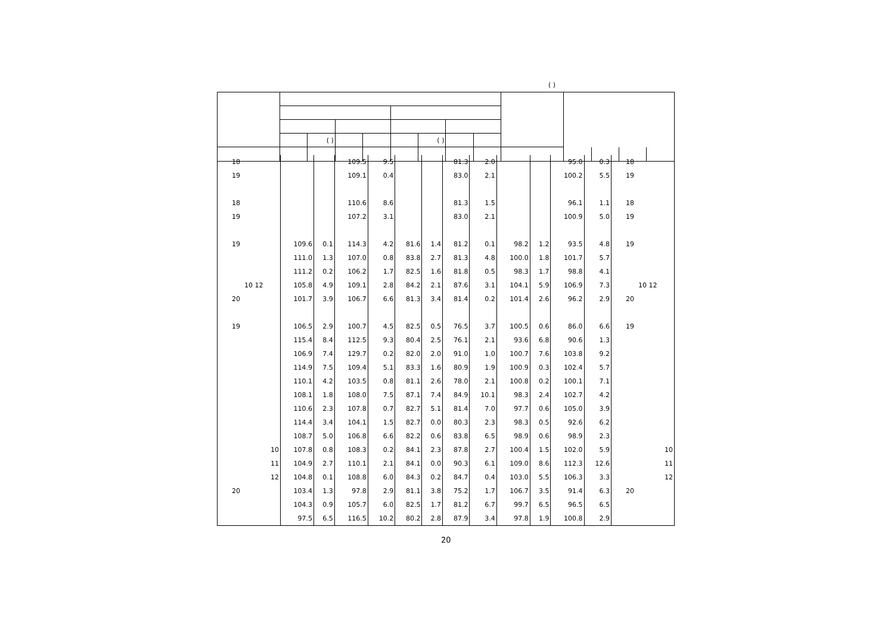( )
| | | ( ) | | | | ( ) | | | | | | | |
| --- | --- | --- | --- | --- | --- | --- | --- | --- | --- | --- | --- | --- | --- |
| 18 | | | 109.5 | 9.5 | | | 81.3 | 2.0 | | | 95.0 | 0.3 | 18 |
| 19 | | | 109.1 | 0.4 | | | 83.0 | 2.1 | | | 100.2 | 5.5 | 19 |
| 18 | | | 110.6 | 8.6 | | | 81.3 | 1.5 | | | 96.1 | 1.1 | 18 |
| 19 | | | 107.2 | 3.1 | | | 83.0 | 2.1 | | | 100.9 | 5.0 | 19 |
| 19 | 109.6 | 0.1 | 114.3 | 4.2 | 81.6 | 1.4 | 81.2 | 0.1 | 98.2 | 1.2 | 93.5 | 4.8 | 19 |
| | 111.0 | 1.3 | 107.0 | 0.8 | 83.8 | 2.7 | 81.3 | 4.8 | 100.0 | 1.8 | 101.7 | 5.7 | |
| | 111.2 | 0.2 | 106.2 | 1.7 | 82.5 | 1.6 | 81.8 | 0.5 | 98.3 | 1.7 | 98.8 | 4.1 | |
| 10 12 | 105.8 | 4.9 | 109.1 | 2.8 | 84.2 | 2.1 | 87.6 | 3.1 | 104.1 | 5.9 | 106.9 | 7.3 | 10 12 |
| 20 | 101.7 | 3.9 | 106.7 | 6.6 | 81.3 | 3.4 | 81.4 | 0.2 | 101.4 | 2.6 | 96.2 | 2.9 | 20 |
| 19 | 106.5 | 2.9 | 100.7 | 4.5 | 82.5 | 0.5 | 76.5 | 3.7 | 100.5 | 0.6 | 86.0 | 6.6 | 19 |
| | 115.4 | 8.4 | 112.5 | 9.3 | 80.4 | 2.5 | 76.1 | 2.1 | 93.6 | 6.8 | 90.6 | 1.3 | |
| | 106.9 | 7.4 | 129.7 | 0.2 | 82.0 | 2.0 | 91.0 | 1.0 | 100.7 | 7.6 | 103.8 | 9.2 | |
| | 114.9 | 7.5 | 109.4 | 5.1 | 83.3 | 1.6 | 80.9 | 1.9 | 100.9 | 0.3 | 102.4 | 5.7 | |
| | 110.1 | 4.2 | 103.5 | 0.8 | 81.1 | 2.6 | 78.0 | 2.1 | 100.8 | 0.2 | 100.1 | 7.1 | |
| | 108.1 | 1.8 | 108.0 | 7.5 | 87.1 | 7.4 | 84.9 | 10.1 | 98.3 | 2.4 | 102.7 | 4.2 | |
| | 110.6 | 2.3 | 107.8 | 0.7 | 82.7 | 5.1 | 81.4 | 7.0 | 97.7 | 0.6 | 105.0 | 3.9 | |
| | 114.4 | 3.4 | 104.1 | 1.5 | 82.7 | 0.0 | 80.3 | 2.3 | 98.3 | 0.5 | 92.6 | 6.2 | |
| | 108.7 | 5.0 | 106.8 | 6.6 | 82.2 | 0.6 | 83.8 | 6.5 | 98.9 | 0.6 | 98.9 | 2.3 | |
| 10 | 107.8 | 0.8 | 108.3 | 0.2 | 84.1 | 2.3 | 87.8 | 2.7 | 100.4 | 1.5 | 102.0 | 5.9 | 10 |
| 11 | 104.9 | 2.7 | 110.1 | 2.1 | 84.1 | 0.0 | 90.3 | 6.1 | 109.0 | 8.6 | 112.3 | 12.6 | 11 |
| 12 | 104.8 | 0.1 | 108.8 | 6.0 | 84.3 | 0.2 | 84.7 | 0.4 | 103.0 | 5.5 | 106.3 | 3.3 | 12 |
| 20 | 103.4 | 1.3 | 97.8 | 2.9 | 81.1 | 3.8 | 75.2 | 1.7 | 106.7 | 3.5 | 91.4 | 6.3 | 20 |
| | 104.3 | 0.9 | 105.7 | 6.0 | 82.5 | 1.7 | 81.2 | 6.7 | 99.7 | 6.5 | 96.5 | 6.5 | |
| | 97.5 | 6.5 | 116.5 | 10.2 | 80.2 | 2.8 | 87.9 | 3.4 | 97.8 | 1.9 | 100.8 | 2.9 | |
20